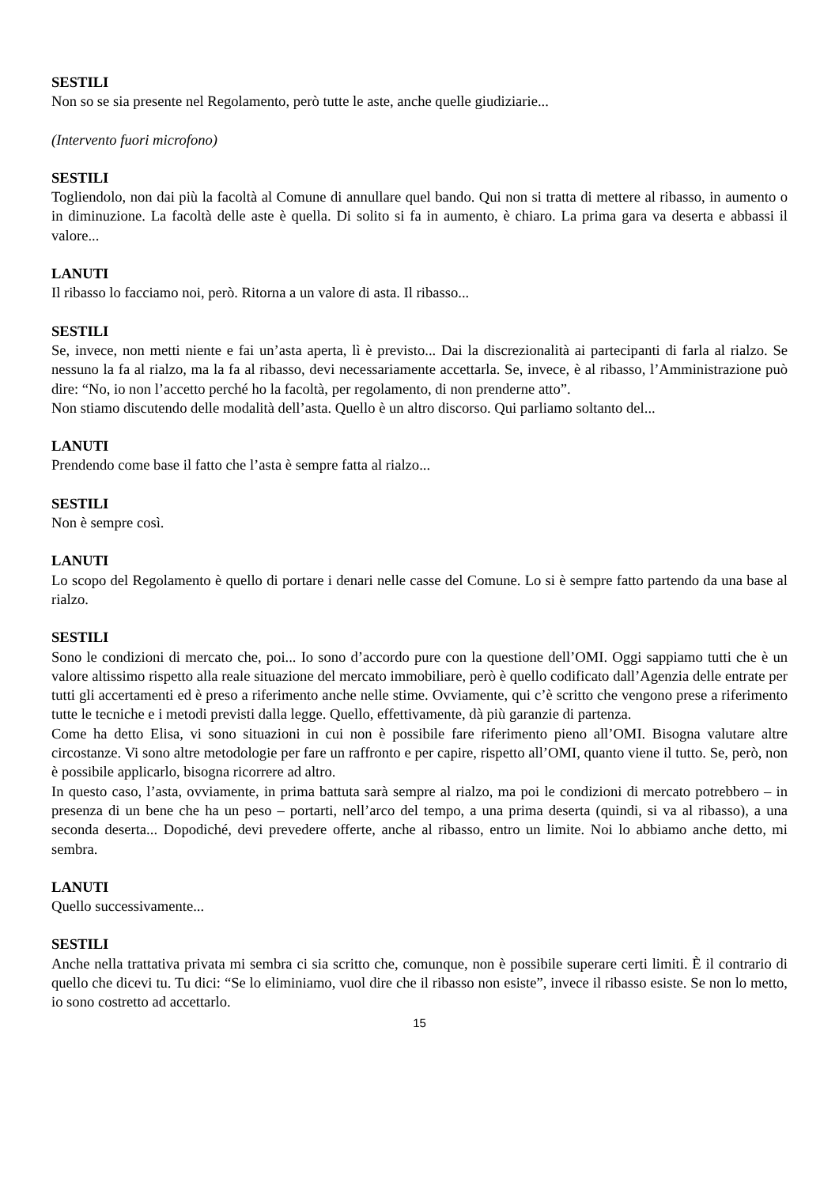SESTILI
Non so se sia presente nel Regolamento, però tutte le aste, anche quelle giudiziarie...
(Intervento fuori microfono)
SESTILI
Togliendolo, non dai più la facoltà al Comune di annullare quel bando. Qui non si tratta di mettere al ribasso, in aumento o in diminuzione. La facoltà delle aste è quella. Di solito si fa in aumento, è chiaro. La prima gara va deserta e abbassi il valore...
LANUTI
Il ribasso lo facciamo noi, però. Ritorna a un valore di asta. Il ribasso...
SESTILI
Se, invece, non metti niente e fai un’asta aperta, lì è previsto... Dai la discrezionalità ai partecipanti di farla al rialzo. Se nessuno la fa al rialzo, ma la fa al ribasso, devi necessariamente accettarla. Se, invece, è al ribasso, l’Amministrazione può dire: “No, io non l’accetto perché ho la facoltà, per regolamento, di non prenderne atto”.
Non stiamo discutendo delle modalità dell’asta. Quello è un altro discorso. Qui parliamo soltanto del...
LANUTI
Prendendo come base il fatto che l’asta è sempre fatta al rialzo...
SESTILI
Non è sempre così.
LANUTI
Lo scopo del Regolamento è quello di portare i denari nelle casse del Comune. Lo si è sempre fatto partendo da una base al rialzo.
SESTILI
Sono le condizioni di mercato che, poi... Io sono d’accordo pure con la questione dell’OMI. Oggi sappiamo tutti che è un valore altissimo rispetto alla reale situazione del mercato immobiliare, però è quello codificato dall’Agenzia delle entrate per tutti gli accertamenti ed è preso a riferimento anche nelle stime. Ovviamente, qui c’è scritto che vengono prese a riferimento tutte le tecniche e i metodi previsti dalla legge. Quello, effettivamente, dà più garanzie di partenza.
Come ha detto Elisa, vi sono situazioni in cui non è possibile fare riferimento pieno all’OMI. Bisogna valutare altre circostanze. Vi sono altre metodologie per fare un raffronto e per capire, rispetto all’OMI, quanto viene il tutto. Se, però, non è possibile applicarlo, bisogna ricorrere ad altro.
In questo caso, l’asta, ovviamente, in prima battuta sarà sempre al rialzo, ma poi le condizioni di mercato potrebbero – in presenza di un bene che ha un peso – portarti, nell’arco del tempo, a una prima deserta (quindi, si va al ribasso), a una seconda deserta... Dopodiché, devi prevedere offerte, anche al ribasso, entro un limite. Noi lo abbiamo anche detto, mi sembra.
LANUTI
Quello successivamente...
SESTILI
Anche nella trattativa privata mi sembra ci sia scritto che, comunque, non è possibile superare certi limiti. È il contrario di quello che dicevi tu. Tu dici: “Se lo eliminiamo, vuol dire che il ribasso non esiste”, invece il ribasso esiste. Se non lo metto, io sono costretto ad accettarlo.
15